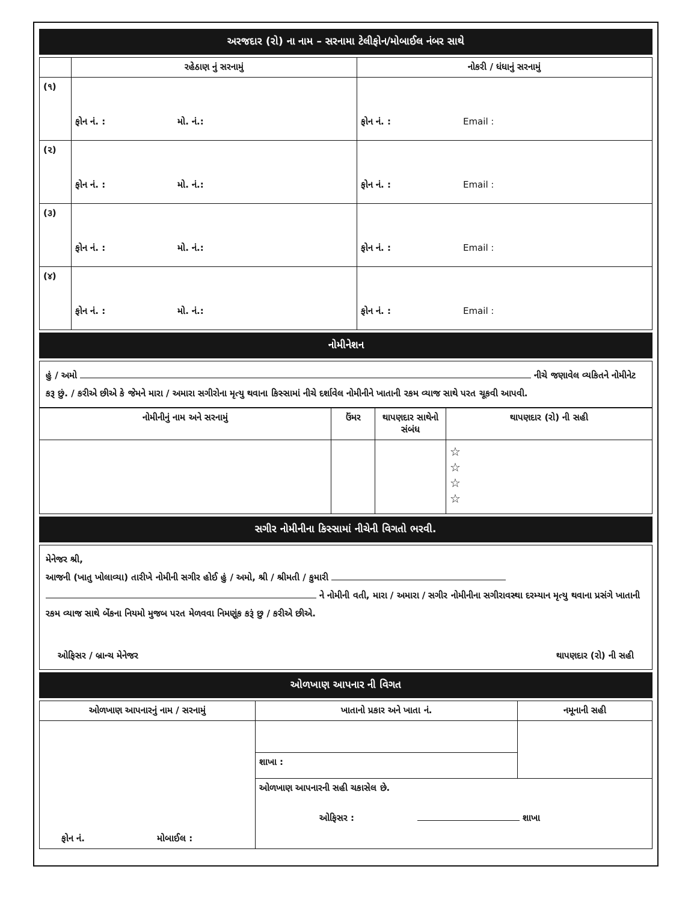અરજદાર (રો) ના નામ – સરનામા ટેલીફોન/મોબાઈલ નંબર સાથે
| | રહેઠાણ નું સરનામું | નોકરી / ધંધાનું સરનામું |
| --- | --- | --- |
| (૧) | ફોન નં. : મો. નં.: | ફોન નં. : Email : |
| (૨) | ફોન નં. : મો. નં.: | ફોન નં. : Email : |
| (૩) | ફોન નં. : મો. નં.: | ફોન નં. : Email : |
| (૪) | ફોન નં. : મો. નં.: | ફોન નં. : Email : |
નોમીનેશન
હું / અમો નીચે જણાવેલ વ્યકિતને નોમીનેટ કરૂ છું. / કરીએ છીએ કે જેમને મારા / અમારા સગીરોના મૃત્યુ થવાના કિસ્સામાં નીચે દર્શાવેલ નોમીનીને ખાતાની રકમ વ્યાજ સાથે પરત ચૂકવી આપવી.
| નોમીનીનું નામ અને સરનામું | ઉંમર | થાપણદાર સાથેનો સંબંધ | થાપણદાર (રો) ની સહી |
| --- | --- | --- | --- |
| | | | ☆ ☆ ☆ ☆ |
સગીર નોમીનીના કિસ્સામાં નીચેની વિગતો ભરવી.
મેનેજર શ્રી,
આજની (ખાતુ ખોલાવ્યા) તારીખે નોમીની સગીર હોઈ હું / અમો, શ્રી / શ્રીમતી / કુમારી
ને નોમીની વતી, મારા / અમારા / સગીર નોમીનીના સગીરાવસ્થા દરમ્યાન મૃત્યુ થવાના પ્રસંગે ખાતાની રકમ વ્યાજ સાથે બેંકના નિયમો મુજબ પરત મેળવવા નિમણૂંક કરૂં છુ / કરીએ છીએ.
ઓફિસર / બ્રાન્ચ મેનેજર થાપણદાર (રો) ની સહી
ઓળખાણ આપનાર ની વિગત
| ઓળખાણ આપનારનું નામ / સરનામું | ખાતાનો પ્રકાર અને ખાતા નં. | નમૂનાની સહી |
| --- | --- | --- |
| ફોન નં. મોબાઈલ : | | |
| | શાખા : | |
| | ઓળખાણ આપનારની સહી ચકાસેલ છે. ઓફિસર : શાખા | |